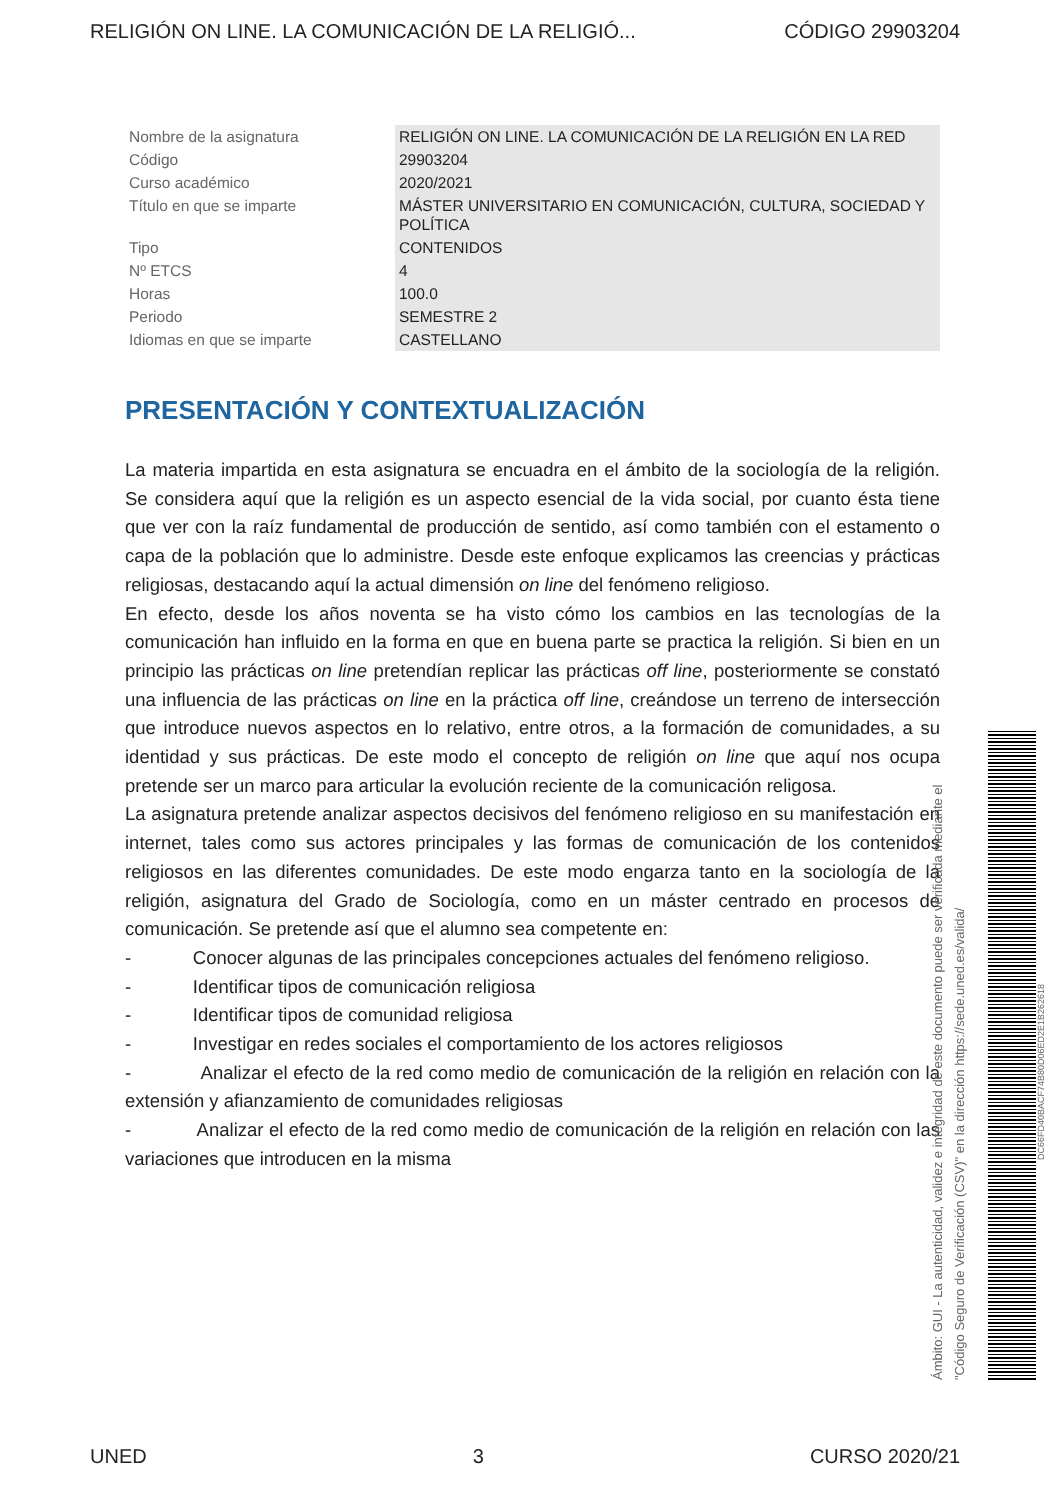RELIGIÓN ON LINE. LA COMUNICACIÓN DE LA RELIGIÓ... CÓDIGO 29903204
| Nombre de la asignatura | RELIGIÓN ON LINE. LA COMUNICACIÓN DE LA RELIGIÓN EN LA RED |
| Código | 29903204 |
| Curso académico | 2020/2021 |
| Título en que se imparte | MÁSTER UNIVERSITARIO EN COMUNICACIÓN, CULTURA, SOCIEDAD Y POLÍTICA |
| Tipo | CONTENIDOS |
| Nº ETCS | 4 |
| Horas | 100.0 |
| Periodo | SEMESTRE 2 |
| Idiomas en que se imparte | CASTELLANO |
PRESENTACIÓN Y CONTEXTUALIZACIÓN
La materia impartida en esta asignatura se encuadra en el ámbito de la sociología de la religión. Se considera aquí que la religión es un aspecto esencial de la vida social, por cuanto ésta tiene que ver con la raíz fundamental de producción de sentido, así como también con el estamento o capa de la población que lo administre. Desde este enfoque explicamos las creencias y prácticas religiosas, destacando aquí la actual dimensión on line del fenómeno religioso.
En efecto, desde los años noventa se ha visto cómo los cambios en las tecnologías de la comunicación han influido en la forma en que en buena parte se practica la religión. Si bien en un principio las prácticas on line pretendían replicar las prácticas off line, posteriormente se constató una influencia de las prácticas on line en la práctica off line, creándose un terreno de intersección que introduce nuevos aspectos en lo relativo, entre otros, a la formación de comunidades, a su identidad y sus prácticas. De este modo el concepto de religión on line que aquí nos ocupa pretende ser un marco para articular la evolución reciente de la comunicación religosa.
La asignatura pretende analizar aspectos decisivos del fenómeno religioso en su manifestación en internet, tales como sus actores principales y las formas de comunicación de los contenidos religiosos en las diferentes comunidades. De este modo engarza tanto en la sociología de la religión, asignatura del Grado de Sociología, como en un máster centrado en procesos de comunicación. Se pretende así que el alumno sea competente en:
- Conocer algunas de las principales concepciones actuales del fenómeno religioso.
- Identificar tipos de comunicación religiosa
- Identificar tipos de comunidad religiosa
- Investigar en redes sociales el comportamiento de los actores religiosos
- Analizar el efecto de la red como medio de comunicación de la religión en relación con la extensión y afianzamiento de comunidades religiosas
- Analizar el efecto de la red como medio de comunicación de la religión en relación con las variaciones que introducen en la misma
Ámbito: GUI - La autenticidad, validez e integridad de este documento puede ser verificada mediante el
"Código Seguro de Verificación (CSV)" en la dirección https://sede.uned.es/valida/
DC66FD40BACF74B80D06ED2E1B262618
UNED 3 CURSO 2020/21